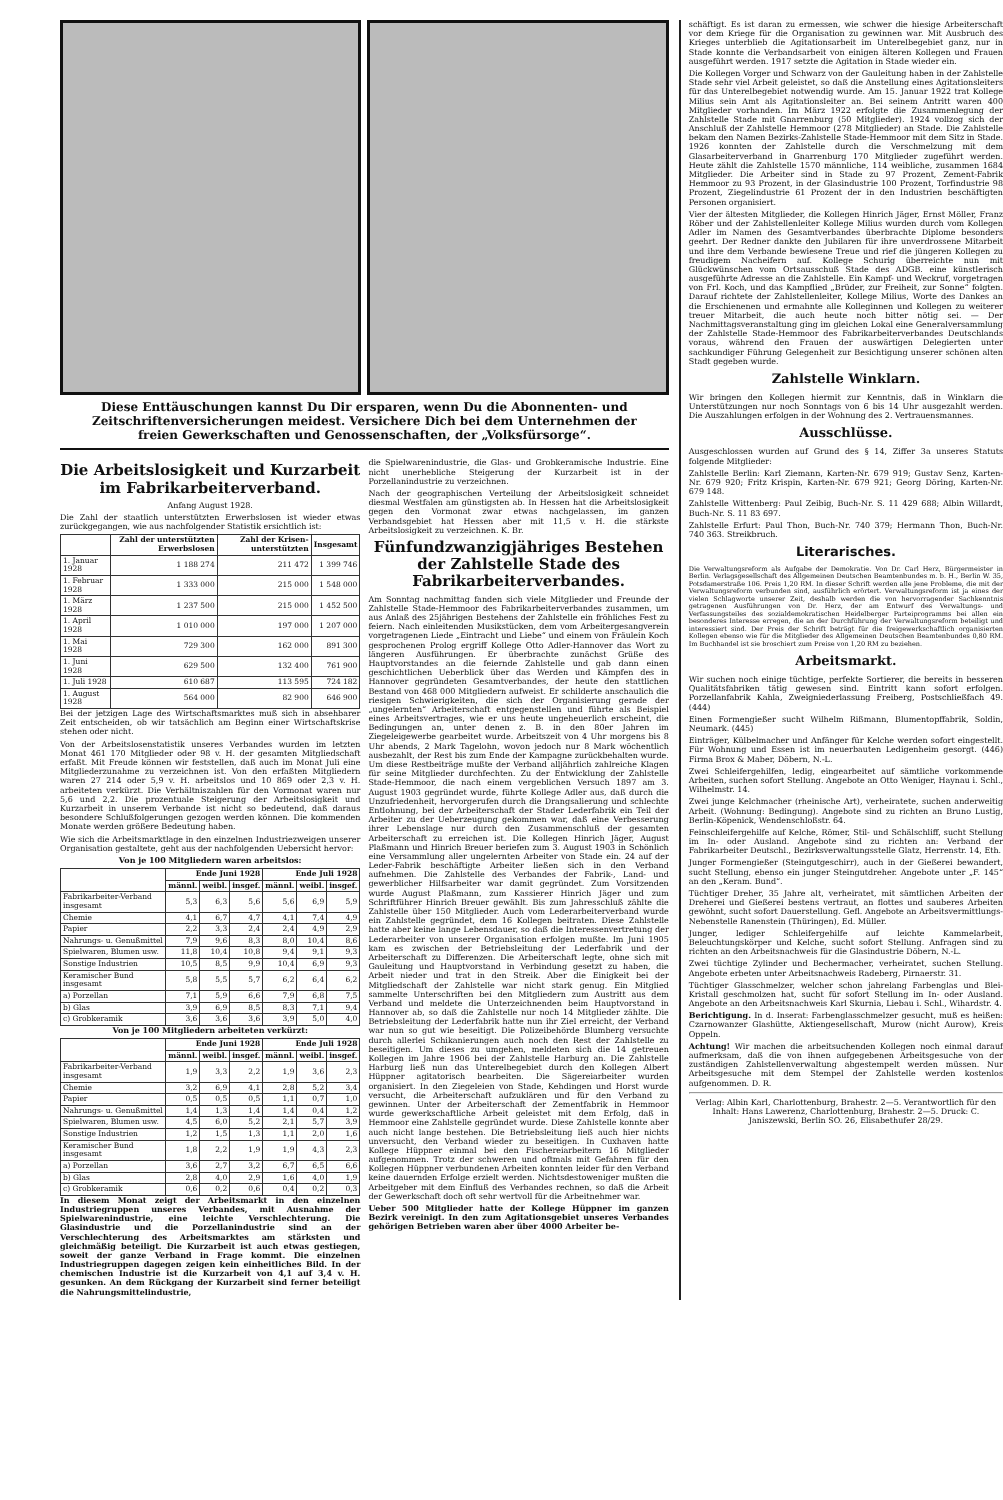Diese Enttäuschungen kannst Du Dir ersparen, wenn Du die Abonnenten- und Zeitschriftenversicherungen meidest. Versichere Dich bei dem Unternehmen der freien Gewerkschaften und Genossenschaften, der „Volksfürsorge“.
Die Arbeitslosigkeit und Kurzarbeit im Fabrikarbeiterverband.
Anfang August 1928.
Die Zahl der staatlich unterstützten Erwerbslosen ist wieder etwas zurückgegangen, wie aus nachfolgender Statistik ersichtlich ist:
| | Zahl der unterstützten Erwerbslosen | Zahl der Krisen-unterstützten | Insgesamt |
| --- | --- | --- | --- |
| 1. Januar 1928 | 1 188 274 | 211 472 | 1 399 746 |
| 1. Februar 1928 | 1 333 000 | 215 000 | 1 548 000 |
| 1. März 1928 | 1 237 500 | 215 000 | 1 452 500 |
| 1. April 1928 | 1 010 000 | 197 000 | 1 207 000 |
| 1. Mai 1928 | 729 300 | 162 000 | 891 300 |
| 1. Juni 1928 | 629 500 | 132 400 | 761 900 |
| 1. Juli 1928 | 610 687 | 113 595 | 724 182 |
| 1. August 1928 | 564 000 | 82 900 | 646 900 |
Bei der jetzigen Lage des Wirtschaftsmarktes muß sich in absehbarer Zeit entscheiden, ob wir tatsächlich am Beginn einer Wirtschaftskrise stehen oder nicht.
Von der Arbeitslosenstatistik unseres Verbandes wurden im letzten Monat 461 170 Mitglieder oder 98 v. H. der gesamten Mitgliedschaft erfaßt. Mit Freude können wir feststellen, daß auch im Monat Juli eine Mitgliederzunahme zu verzeichnen ist. Von den erfaßten Mitgliedern waren 27 214 oder 5,9 v. H. arbeitslos und 10 869 oder 2,3 v. H. arbeiteten verkürzt. Die Verhältniszahlen für den Vormonat waren nur 5,6 und 2,2. Die prozentuale Steigerung der Arbeitslosigkeit und Kurzarbeit in unserem Verbande ist nicht so bedeutend, daß daraus besondere Schlußfolgerungen gezogen werden können. Die kommenden Monate werden größere Bedeutung haben.
Wie sich die Arbeitsmarktlage in den einzelnen Industriezweigen unserer Organisation gestaltete, geht aus der nachfolgenden Uebersicht hervor:
Von je 100 Mitgliedern waren arbeitslos:
| | Ende Juni 1928 | | | Ende Juli 1928 | | |
| --- | --- | --- | --- | --- | --- | --- |
| | männl. | weibl. | insgef. | männl. | weibl. | insgef. |
| Fabrikarbeiter-Verband insgesamt | 5,3 | 6,3 | 5,6 | 5,6 | 6,9 | 5,9 |
| Chemie | 4,1 | 6,7 | 4,7 | 4,1 | 7,4 | 4,9 |
| Papier | 2,2 | 3,3 | 2,4 | 2,4 | 4,9 | 2,9 |
| Nahrungs- u. Genußmittel | 7,9 | 9,6 | 8,3 | 8,0 | 10,4 | 8,6 |
| Spielwaren, Blumen usw. | 11,8 | 10,4 | 10,8 | 9,4 | 9,1 | 9,3 |
| Sonstige Industrien | 10,5 | 8,5 | 9,9 | 10,4 | 6,9 | 9,3 |
| Keramischer Bund insgesamt | 5,8 | 5,5 | 5,7 | 6,2 | 6,4 | 6,2 |
| a) Porzellan | 7,1 | 5,9 | 6,6 | 7,9 | 6,8 | 7,5 |
| b) Glas | 3,9 | 6,9 | 8,5 | 8,3 | 7,1 | 9,4 |
| c) Grobkeramik | 3,6 | 3,6 | 3,6 | 3,9 | 5,0 | 4,0 |
Von je 100 Mitgliedern arbeiteten verkürzt:
| | Ende Juni 1928 | | | Ende Juli 1928 | | |
| --- | --- | --- | --- | --- | --- | --- |
| | männl. | weibl. | insgef. | männl. | weibl. | insgef. |
| Fabrikarbeiter-Verband insgesamt | 1,9 | 3,3 | 2,2 | 1,9 | 3,6 | 2,3 |
| Chemie | 3,2 | 6,9 | 4,1 | 2,8 | 5,2 | 3,4 |
| Papier | 0,5 | 0,5 | 0,5 | 1,1 | 0,7 | 1,0 |
| Nahrungs- u. Genußmittel | 1,4 | 1,3 | 1,4 | 1,4 | 0,4 | 1,2 |
| Spielwaren, Blumen usw. | 4,5 | 6,0 | 5,2 | 2,1 | 5,7 | 3,9 |
| Sonstige Industrien | 1,2 | 1,5 | 1,3 | 1,1 | 2,0 | 1,6 |
| Keramischer Bund insgesamt | 1,8 | 2,2 | 1,9 | 1,9 | 4,3 | 2,3 |
| a) Porzellan | 3,6 | 2,7 | 3,2 | 6,7 | 6,5 | 6,6 |
| b) Glas | 2,8 | 4,0 | 2,9 | 1,6 | 4,0 | 1,9 |
| c) Grobkeramik | 0,6 | 0,2 | 0,6 | 0,4 | 0,2 | 0,3 |
In diesem Monat zeigt der Arbeitsmarkt in den einzelnen Industriegruppen unseres Verbandes, mit Ausnahme der Spielwarenindustrie, eine leichte Verschlechterung. Die Glasindustrie und die Porzellanindustrie sind an der Verschlechterung des Arbeitsmarktes am stärksten und gleichmäßig beteiligt. Die Kurzarbeit ist auch etwas gestiegen, soweit der ganze Verband in Frage kommt. Die einzelnen Industriegruppen dagegen zeigen kein einheitliches Bild. In der chemischen Industrie ist die Kurzarbeit von 4,1 auf 3,4 v. H. gesunken. An dem Rückgang der Kurzarbeit sind ferner beteiligt die Nahrungsmittelindustrie,
die Spielwarenindustrie, die Glas- und Grobkeramische Industrie. Eine nicht unerhebliche Steigerung der Kurzarbeit ist in der Porzellanindustrie zu verzeichnen.
Nach der geographischen Verteilung der Arbeitslosigkeit schneidet diesmal Westfalen am günstigsten ab. In Hessen hat die Arbeitslosigkeit gegen den Vormonat zwar etwas nachgelassen, im ganzen Verbandsgebiet hat Hessen aber mit 11,5 v. H. die stärkste Arbeitslosigkeit zu verzeichnen. K. Br.
Fünfundzwanzigjähriges Bestehen der Zahlstelle Stade des Fabrikarbeiterverbandes.
Am Sonntag nachmittag fanden sich viele Mitglieder und Freunde der Zahlstelle Stade-Hemmoor des Fabrikarbeiterverbandes zusammen, um aus Anlaß des 25jährigen Bestehens der Zahlstelle ein fröhliches Fest zu feiern. Nach einleitenden Musikstücken, dem vom Arbeitergesangverein vorgetragenen Liede „Eintracht und Liebe“ und einem von Fräulein Koch gesprochenen Prolog ergriff Kollege Otto Adler-Hannover das Wort zu längeren Ausführungen. Er überbrachte zunächst Grüße des Hauptvorstandes an die feiernde Zahlstelle und gab dann einen geschichtlichen Ueberblick über das Werden und Kämpfen des in Hannover gegründeten Gesamtverbandes, der heute den stattlichen Bestand von 468 000 Mitgliedern aufweist. Er schilderte anschaulich die riesigen Schwierigkeiten, die sich der Organisierung gerade der „ungelernten“ Arbeiterschaft entgegenstellen und führte als Beispiel eines Arbeitsvertrages, wie er uns heute ungeheuerlich erscheint, die Bedingungen an, unter denen z. B. in den 80er Jahren im Ziegeleigewerbe gearbeitet wurde. Arbeitszeit von 4 Uhr morgens bis 8 Uhr abends, 2 Mark Tagelohn, wovon jedoch nur 8 Mark wöchentlich ausbezahlt, der Rest bis zum Ende der Kampagne zurückbehalten wurde. Um diese Restbeiträge mußte der Verband alljährlich zahlreiche Klagen für seine Mitglieder durchfechten. Zu der Entwicklung der Zahlstelle Stade-Hemmoor, die nach einem vergeblichen Versuch 1897 am 3. August 1903 gegründet wurde, führte Kollege Adler aus, daß durch die Unzufriedenheit, hervorgerufen durch die Drangsalierung und schlechte Entlohnung, bei der Arbeiterschaft der Stader Lederfabrik ein Teil der Arbeiter zu der Ueberzeugung gekommen war, daß eine Verbesserung ihrer Lebenslage nur durch den Zusammenschluß der gesamten Arbeiterschaft zu erreichen ist. Die Kollegen Hinrich Jäger, August Plaßmann und Hinrich Breuer beriefen zum 3. August 1903 in Schönlich eine Versammlung aller ungelernten Arbeiter von Stade ein. 24 auf der Leder-Fabrik beschäftigte Arbeiter ließen sich in den Verband aufnehmen. Die Zahlstelle des Verbandes der Fabrik-, Land- und gewerblicher Hilfsarbeiter war damit gegründet. Zum Vorsitzenden wurde August Plaßmann, zum Kassierer Hinrich Jäger und zum Schriftführer Hinrich Breuer gewählt. Bis zum Jahresschluß zählte die Zahlstelle über 150 Mitglieder. Auch vom Lederarbeiterverband wurde ein Zahlstelle gegründet, dem 16 Kollegen beitraten. Diese Zahlstelle hatte aber keine lange Lebensdauer, so daß die Interessenvertretung der Lederarbeiter von unserer Organisation erfolgen mußte. Im Juni 1905 kam es zwischen der Betriebsleitung der Lederfabrik und der Arbeiterschaft zu Differenzen. Die Arbeiterschaft legte, ohne sich mit Gauleitung und Hauptvorstand in Verbindung gesetzt zu haben, die Arbeit nieder und trat in den Streik. Aber die Einigkeit bei der Mitgliedschaft der Zahlstelle war nicht stark genug. Ein Mitglied sammelte Unterschriften bei den Mitgliedern zum Austritt aus dem Verband und meldete die Unterzeichnenden beim Hauptvorstand in Hannover ab, so daß die Zahlstelle nur noch 14 Mitglieder zählte. Die Betriebsleitung der Lederfabrik hatte nun ihr Ziel erreicht, der Verband war nun so gut wie beseitigt. Die Polizeibehörde Blumberg versuchte durch allerlei Schikanierungen auch noch den Rest der Zahlstelle zu beseitigen. Um dieses zu umgehen, meldeten sich die 14 getreuen Kollegen im Jahre 1906 bei der Zahlstelle Harburg an. Die Zahlstelle Harburg ließ nun das Unterelbegebiet durch den Kollegen Albert Hüppner agitatorisch bearbeiten. Die Sägereiarbeiter wurden organisiert. In den Ziegeleien von Stade, Kehdingen und Horst wurde versucht, die Arbeiterschaft aufzuklären und für den Verband zu gewinnen. Unter der Arbeiterschaft der Zementfabrik in Hemmoor wurde gewerkschaftliche Arbeit geleistet mit dem Erfolg, daß in Hemmoor eine Zahlstelle gegründet wurde. Diese Zahlstelle konnte aber auch nicht lange bestehen. Die Betriebsleitung ließ auch hier nichts unversucht, den Verband wieder zu beseitigen. In Cuxhaven hatte Kollege Hüppner einmal bei den Fischereiarbeitern 16 Mitglieder aufgenommen. Trotz der schweren und oftmals mit Gefahren für den Kollegen Hüppner verbundenen Arbeiten konnten leider für den Verband keine dauernden Erfolge erzielt werden. Nichtsdestoweniger mußten die Arbeitgeber mit dem Einfluß des Verbandes rechnen, so daß die Arbeit der Gewerkschaft doch oft sehr wertvoll für die Arbeitnehmer war.
Ueber 500 Mitglieder hatte der Kollege Hüppner im ganzen Bezirk vereinigt. In den zum Agitationsgebiet unseres Verbandes gehörigen Betrieben waren aber über 4000 Arbeiter be-
schäftigt. Es ist daran zu ermessen, wie schwer die hiesige Arbeiterschaft vor dem Kriege für die Organisation zu gewinnen war. Mit Ausbruch des Krieges unterblieb die Agitationsarbeit im Unterelbegebiet ganz, nur in Stade konnte die Verbandsarbeit von einigen älteren Kollegen und Frauen ausgeführt werden. 1917 setzte die Agitation in Stade wieder ein.
Die Kollegen Vorger und Schwarz von der Gauleitung haben in der Zahlstelle Stade sehr viel Arbeit geleistet, so daß die Anstellung eines Agitationsleiters für das Unterelbegebiet notwendig wurde. Am 15. Januar 1922 trat Kollege Milius sein Amt als Agitationsleiter an. Bei seinem Antritt waren 400 Mitglieder vorhanden. Im März 1922 erfolgte die Zusammenlegung der Zahlstelle Stade mit Gnarrenburg (50 Mitglieder). 1924 vollzog sich der Anschluß der Zahlstelle Hemmoor (278 Mitglieder) an Stade. Die Zahlstelle bekam den Namen Bezirks-Zahlstelle Stade-Hemmoor mit dem Sitz in Stade. 1926 konnten der Zahlstelle durch die Verschmelzung mit dem Glasarbeiterverband in Gnarrenburg 170 Mitglieder zugeführt werden. Heute zählt die Zahlstelle 1570 männliche, 114 weibliche, zusammen 1684 Mitglieder. Die Arbeiter sind in Stade zu 97 Prozent, Zement-Fabrik Hemmoor zu 93 Prozent, in der Glasindustrie 100 Prozent, Torfindustrie 98 Prozent, Ziegelindustrie 61 Prozent der in den Industrien beschäftigten Personen organisiert.
Vier der ältesten Mitglieder, die Kollegen Hinrich Jäger, Ernst Möller, Franz Röber und der Zahlstellenleiter Kollege Milius wurden durch vom Kollegen Adler im Namen des Gesamtverbandes überbrachte Diplome besonders geehrt. Der Redner dankte den Jubilaren für ihre unverdrossene Mitarbeit und ihre dem Verbande bewiesene Treue und rief die jüngeren Kollegen zu freudigem Nacheifern auf. Kollege Schurig überreichte nun mit Glückwünschen vom Ortsausschuß Stade des ADGB. eine künstlerisch ausgeführte Adresse an die Zahlstelle. Ein Kampf- und Weckruf, vorgetragen von Frl. Koch, und das Kampflied „Brüder, zur Freiheit, zur Sonne“ folgten. Darauf richtete der Zahlstellenleiter, Kollege Milius, Worte des Dankes an die Erschienenen und ermahnte alle Kolleginnen und Kollegen zu weiterer treuer Mitarbeit, die auch heute noch bitter nötig sei. — Der Nachmittagsveranstaltung ging im gleichen Lokal eine Generalversammlung der Zahlstelle Stade-Hemmoor des Fabrikarbeiterverbandes Deutschlands voraus, während den Frauen der auswärtigen Delegierten unter sachkundiger Führung Gelegenheit zur Besichtigung unserer schönen alten Stadt gegeben wurde.
Zahlstelle Winklarn.
Wir bringen den Kollegen hiermit zur Kenntnis, daß in Winklarn die Unterstützungen nur noch Sonntags von 6 bis 14 Uhr ausgezahlt werden. Die Auszahlungen erfolgen in der Wohnung des 2. Vertrauensmannes.
Ausschlüsse.
Ausgeschlossen wurden auf Grund des § 14, Ziffer 3a unseres Statuts folgende Mitglieder:
Zahlstelle Berlin: Karl Ziemann, Karten-Nr. 679 919; Gustav Senz, Karten-Nr. 679 920; Fritz Krispin, Karten-Nr. 679 921; Georg Döring, Karten-Nr. 679 148.
Zahlstelle Wittenberg: Paul Zeibig, Buch-Nr. S. 11 429 688; Albin Willardt, Buch-Nr. S. 11 83 697.
Zahlstelle Erfurt: Paul Thon, Buch-Nr. 740 379; Hermann Thon, Buch-Nr. 740 363. Streikbruch.
Literarisches.
Die Verwaltungsreform als Aufgabe der Demokratie. Von Dr. Carl Herz, Bürgermeister in Berlin. Verlagsgesellschaft des Allgemeinen Deutschen Beamtenbundes m. b. H., Berlin W. 35, Potsdamerstraße 106. Preis 1,20 RM. In dieser Schrift werden alle jene Probleme, die mit der Verwaltungsreform verbunden sind, ausführlich erörtert. Verwaltungsreform ist ja eines der vielen Schlagworte unserer Zeit, deshalb werden die von hervorragender Sachkenntnis getragenen Ausführungen von Dr. Herz, der am Entwurf des Verwaltungs- und Verfassungsteiles des sozialdemokratischen Heidelberger Parteiprogramms bei allen ein besonderes Interesse erregen, die an der Durchführung der Verwaltungsreform beteiligt und interessiert sind. Der Preis der Schrift beträgt für die freigewerkschaftlich organisierten Kollegen ebenso wie für die Mitglieder des Allgemeinen Deutschen Beamtenbundes 0,80 RM. Im Buchhandel ist sie broschiert zum Preise von 1,20 RM zu beziehen.
Arbeitsmarkt.
Wir suchen noch einige tüchtige, perfekte Sortierer, die bereits in besseren Qualitätsfabriken tätig gewesen sind. Eintritt kann sofort erfolgen. Porzellanfabrik Kahla, Zweigniederlassung Freiberg, Postschließfach 49. (444)
Einen Formengießer sucht Wilhelm Rißmann, Blumentopffabrik, Soldin, Neumark. (445)
Einträger, Külbelmacher und Anfänger für Kelche werden sofort eingestellt. Für Wohnung und Essen ist im neuerbauten Ledigenheim gesorgt. (446) Firma Brox & Maber, Döbern, N.-L.
Zwei Schleifergehilfen, ledig, eingearbeitet auf sämtliche vorkommende Arbeiten, suchen sofort Stellung. Angebote an Otto Weniger, Haynau i. Schl., Wilhelmstr. 14.
Zwei junge Kelchmacher (rheinische Art), verheiratete, suchen anderweitig Arbeit. (Wohnung: Bedingung). Angebote sind zu richten an Bruno Lustig, Berlin-Köpenick, Wendenschloßstr. 64.
Feinschleifergehilfe auf Kelche, Römer, Stil- und Schälschliff, sucht Stellung im In- oder Ausland. Angebote sind zu richten an: Verband der Fabrikarbeiter Deutschl., Bezirksverwaltungsstelle Glatz, Herrenstr. 14, Eth.
Junger Formengießer (Steingutgeschirr), auch in der Gießerei bewandert, sucht Stellung, ebenso ein junger Steingutdreher. Angebote unter „F. 145“ an den „Keram. Bund“.
Tüchtiger Dreher, 35 Jahre alt, verheiratet, mit sämtlichen Arbeiten der Dreherei und Gießerei bestens vertraut, an flottes und sauberes Arbeiten gewöhnt, sucht sofort Dauerstellung. Gefl. Angebote an Arbeitsvermittlungs-Nebenstelle Ranenstein (Thüringen), Ed. Müller.
Junger, lediger Schleifergehilfe auf leichte Kammelarbeit, Beleuchtungskörper und Kelche, sucht sofort Stellung. Anfragen sind zu richten an den Arbeitsnachweis für die Glasindustrie Döbern, N.-L.
Zwei tüchtige Zylinder und Bechermacher, verheiratet, suchen Stellung. Angebote erbeten unter Arbeitsnachweis Radeberg, Pirnaerstr. 31.
Tüchtiger Glasschmelzer, welcher schon jahrelang Farbenglas und Blei-Kristall geschmolzen hat, sucht für sofort Stellung im In- oder Ausland. Angebote an den Arbeitsnachweis Karl Skurnia, Liebau i. Schl., Wihardstr. 4.
Berichtigung. In d. Inserat: Farbenglasschmelzer gesucht, muß es heißen: Czarnowanzer Glashütte, Aktiengesellschaft, Murow (nicht Aurow), Kreis Oppeln.
Achtung! Wir machen die arbeitsuchenden Kollegen noch einmal darauf aufmerksam, daß die von ihnen aufgegebenen Arbeitsgesuche von der zuständigen Zahlstellenverwaltung abgestempelt werden müssen. Nur Arbeitsgesuche mit dem Stempel der Zahlstelle werden kostenlos aufgenommen. D. R.
Verlag: Albin Karl, Charlottenburg, Brahestr. 2—5. Verantwortlich für den Inhalt: Hans Lawerenz, Charlottenburg, Brahestr. 2—5. Druck: C. Janiszewski, Berlin SO. 26, Elisabethufer 28/29.